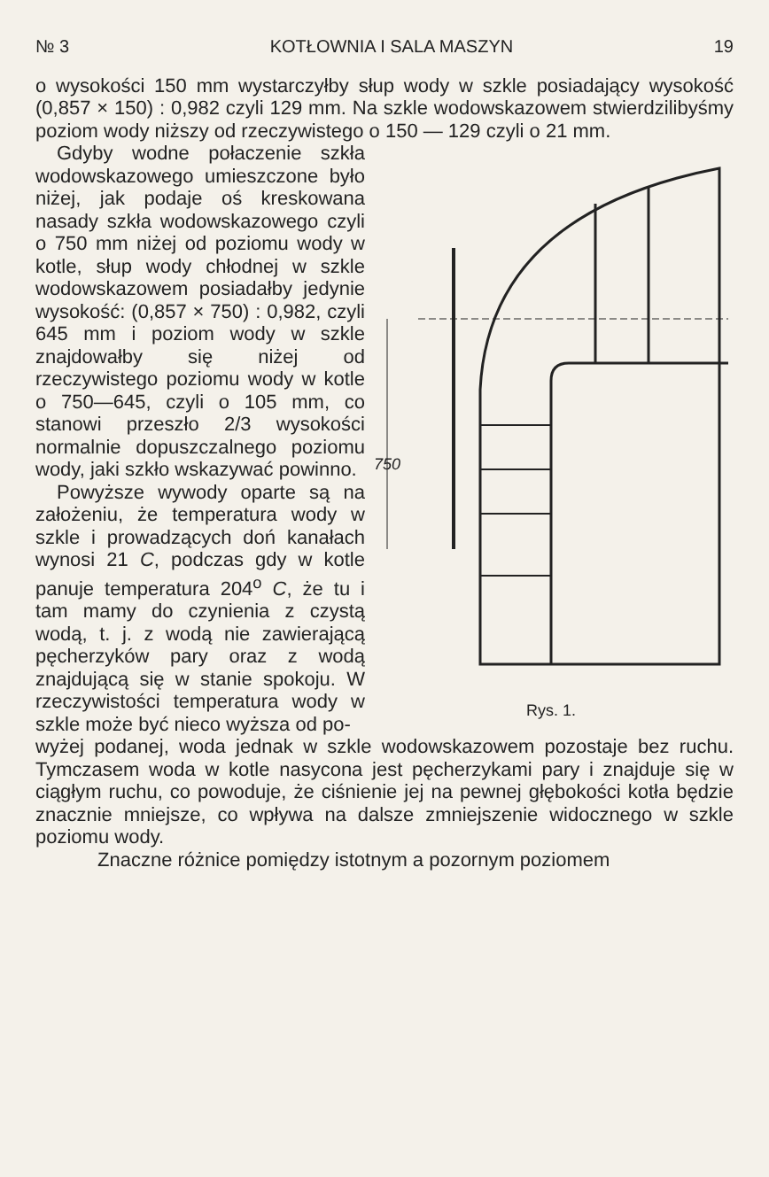№ 3 KOTŁOWNIA I SALA MASZYN 19
o wysokości 150 mm wystarczyłby słup wody w szkle posiadający wysokość (0,857 × 150) : 0,982 czyli 129 mm. Na szkle wodowskazowem stwierdzilibyśmy poziom wody niższy od rzeczywistego o 150 — 129 czyli o 21 mm.
Gdyby wodne połaczenie szkła wodowskazowego umieszczone było niżej, jak podaje oś kreskowana nasady szkła wodowskazowego czyli o 750 mm niżej od poziomu wody w kotle, słup wody chłodnej w szkle wodowskazowem posiadałby jedynie wysokość: (0,857 × 750) : 0,982, czyli 645 mm i poziom wody w szkle znajdowałby się niżej od rzeczywistego poziomu wody w kotle o 750—645, czyli o 105 mm, co stanowi przeszło 2/3 wysokości normalnie dopuszczalnego poziomu wody, jaki szkło wskazywać powinno.
Powyższe wywody oparte są na założeniu, że temperatura wody w szkle i prowadzących doń kanałach wynosi 21 C, podczas gdy w kotle panuje temperatura 204<sup>o</sup> C, że tu i tam mamy do czynienia z czystą wodą, t. j. z wodą nie zawierającą pęcherzyków pary oraz z wodą znajdującą się w stanie spokoju. W rzeczywistości temperatura wody w szkle może być nieco wyższa od po-
750
Rys. 1.
wyżej podanej, woda jednak w szkle wodowskazowem pozostaje bez ruchu. Tymczasem woda w kotle nasycona jest pęcherzykami pary i znajduje się w ciągłym ruchu, co powoduje, że ciśnienie jej na pewnej głębokości kotła będzie znacznie mniejsze, co wpływa na dalsze zmniejszenie widocznego w szkle poziomu wody.
Znaczne różnice pomiędzy istotnym a pozornym poziomem